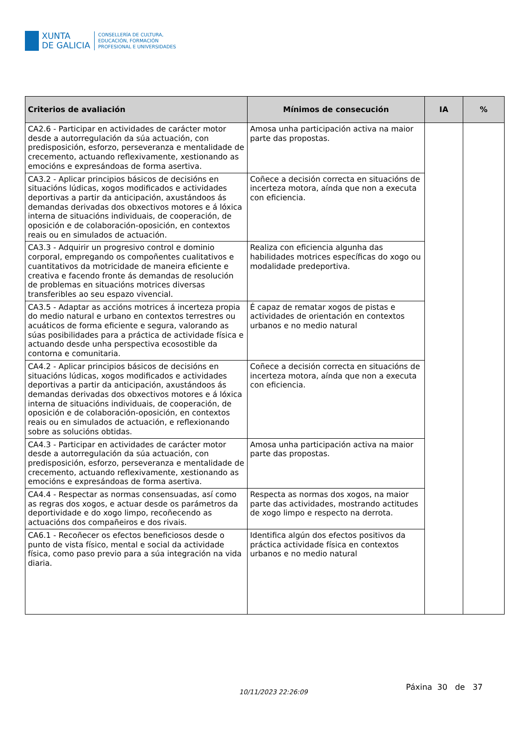XUNTA
DE GALICIA
CONSELLERÍA DE CULTURA,
EDUCACIÓN, FORMACIÓN
PROFESIONAL E UNIVERSIDADES
| Criterios de avaliación | Mínimos de consecución | IA | % |
| --- | --- | --- | --- |
| CA2.6 - Participar en actividades de carácter motor desde a autorregulación da súa actuación, con predisposición, esforzo, perseveranza e mentalidade de crecemento, actuando reflexivamente, xestionando as emocións e expresándoas de forma asertiva. | Amosa unha participación activa na maior parte das propostas. | | |
| CA3.2 - Aplicar principios básicos de decisións en situacións lúdicas, xogos modificados e actividades deportivas a partir da anticipación, axustándoos ás demandas derivadas dos obxectivos motores e á lóxica interna de situacións individuais, de cooperación, de oposición e de colaboración-oposición, en contextos reais ou en simulados de actuación. | Coñece a decisión correcta en situacións de incerteza motora, aínda que non a executa con eficiencia. | | |
| CA3.3 - Adquirir un progresivo control e dominio corporal, empregando os compoñentes cualitativos e cuantitativos da motricidade de maneira eficiente e creativa e facendo fronte ás demandas de resolución de problemas en situacións motrices diversas transferibles ao seu espazo vivencial. | Realiza con eficiencia algunha das habilidades motrices específicas do xogo ou modalidade predeportiva. | | |
| CA3.5 - Adaptar as accións motrices á incerteza propia do medio natural e urbano en contextos terrestres ou acuáticos de forma eficiente e segura, valorando as súas posibilidades para a práctica de actividade física e actuando desde unha perspectiva ecosostible da contorna e comunitaria. | É capaz de rematar xogos de pistas e actividades de orientación en contextos urbanos e no medio natural | | |
| CA4.2 - Aplicar principios básicos de decisións en situacións lúdicas, xogos modificados e actividades deportivas a partir da anticipación, axustándoos ás demandas derivadas dos obxectivos motores e á lóxica interna de situacións individuais, de cooperación, de oposición e de colaboración-oposición, en contextos reais ou en simulados de actuación, e reflexionando sobre as solucións obtidas. | Coñece a decisión correcta en situacións de incerteza motora, aínda que non a executa con eficiencia. | | |
| CA4.3 - Participar en actividades de carácter motor desde a autorregulación da súa actuación, con predisposición, esforzo, perseveranza e mentalidade de crecemento, actuando reflexivamente, xestionando as emocións e expresándoas de forma asertiva. | Amosa unha participación activa na maior parte das propostas. | | |
| CA4.4 - Respectar as normas consensuadas, así como as regras dos xogos, e actuar desde os parámetros da deportividade e do xogo limpo, recoñecendo as actuacións dos compañeiros e dos rivais. | Respecta as normas dos xogos, na maior parte das actividades, mostrando actitudes de xogo limpo e respecto na derrota. | | |
| CA6.1 - Recoñecer os efectos beneficiosos desde o punto de vista físico, mental e social da actividade física, como paso previo para a súa integración na vida diaria. | Identifica algún dos efectos positivos da práctica actividade física en contextos urbanos e no medio natural | | |
10/11/2023 22:26:09
Páxina 30 de 37